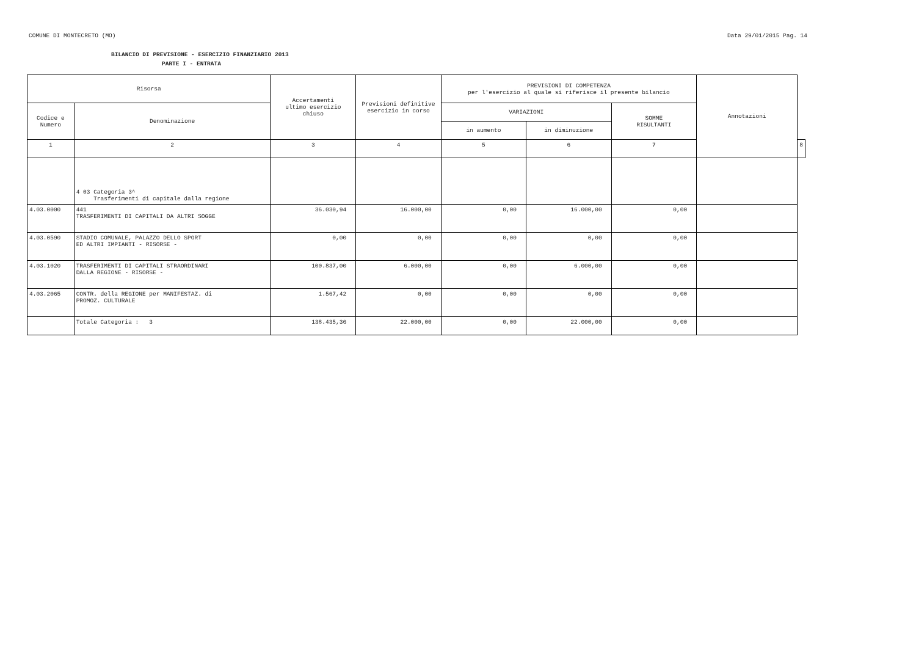COMUNE DI MONTECRETO (MO) Data 29/01/2015 Pag. 14
BILANCIO DI PREVISIONE - ESERCIZIO FINANZIARIO 2013
PARTE I - ENTRATA
| Risorsa | | Accertamenti ultimo esercizio chiuso | Previsioni definitive esercizio in corso | PREVISIONI DI COMPETENZA per l'esercizio al quale si riferisce il presente bilancio | | | Annotazioni | |
| --- | --- | --- | --- | --- | --- | --- | --- | --- |
| Codice e Numero | Denominazione | | | VARIAZIONI | | SOMME RISULTANTI | | |
| | | | | in aumento | in diminuzione | | | |
| 1 | 2 | 3 | 4 | 5 | 6 | 7 | | 8 |
| | 4 03 Categoria 3^ Trasferimenti di capitale dalla regione | | | | | | | |
| 4.03.0000 | 441 TRASFERIMENTI DI CAPITALI DA ALTRI SOGGE | 36.030,94 | 16.000,00 | 0,00 | 16.000,00 | 0,00 | | |
| 4.03.0590 | STADIO COMUNALE, PALAZZO DELLO SPORT ED ALTRI IMPIANTI - RISORSE - | 0,00 | 0,00 | 0,00 | 0,00 | 0,00 | | |
| 4.03.1020 | TRASFERIMENTI DI CAPITALI STRAORDINARI DALLA REGIONE - RISORSE - | 100.837,00 | 6.000,00 | 0,00 | 6.000,00 | 0,00 | | |
| 4.03.2065 | CONTR. della REGIONE per MANIFESTAZ. di PROMOZ. CULTURALE | 1.567,42 | 0,00 | 0,00 | 0,00 | 0,00 | | |
| | Totale Categoria : 3 | 138.435,36 | 22.000,00 | 0,00 | 22.000,00 | 0,00 | | |